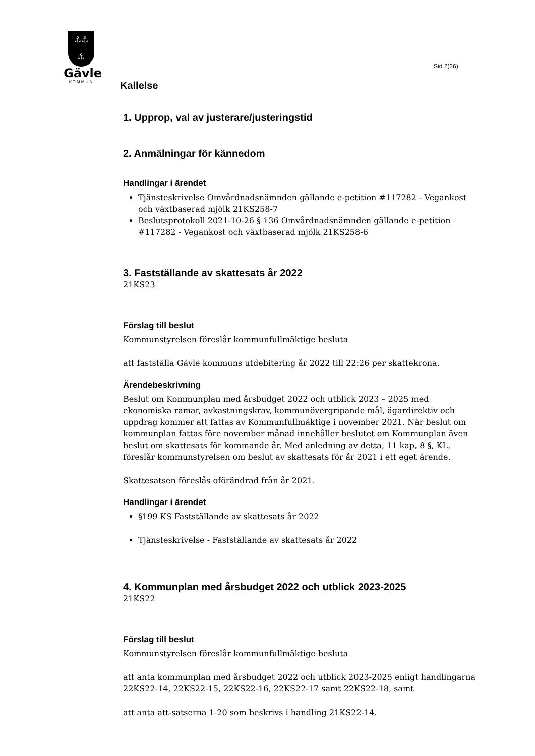⚓⚓
⚓
Gävle
KOMMUN
Sid 2(26)
Kallelse
1. Upprop, val av justerare/justeringstid
2. Anmälningar för kännedom
Handlingar i ärendet
Tjänsteskrivelse Omvårdnadsnämnden gällande e-petition #117282 - Vegankost och växtbaserad mjölk 21KS258-7
Beslutsprotokoll 2021-10-26 § 136 Omvårdnadsnämnden gällande e-petition #117282 - Vegankost och växtbaserad mjölk 21KS258-6
3. Fastställande av skattesats år 2022
21KS23
Förslag till beslut
Kommunstyrelsen föreslår kommunfullmäktige besluta
att fastställa Gävle kommuns utdebitering år 2022 till 22:26 per skattekrona.
Ärendebeskrivning
Beslut om Kommunplan med årsbudget 2022 och utblick 2023 – 2025 med ekonomiska ramar, avkastningskrav, kommunövergripande mål, ägardirektiv och uppdrag kommer att fattas av Kommunfullmäktige i november 2021. När beslut om kommunplan fattas före november månad innehåller beslutet om Kommunplan även beslut om skattesats för kommande år. Med anledning av detta, 11 kap, 8 §, KL, föreslår kommunstyrelsen om beslut av skattesats för år 2021 i ett eget ärende.
Skattesatsen föreslås oförändrad från år 2021.
Handlingar i ärendet
§199 KS Fastställande av skattesats år 2022
Tjänsteskrivelse - Fastställande av skattesats år 2022
4. Kommunplan med årsbudget 2022 och utblick 2023-2025
21KS22
Förslag till beslut
Kommunstyrelsen föreslår kommunfullmäktige besluta
att anta kommunplan med årsbudget 2022 och utblick 2023-2025 enligt handlingarna 22KS22-14, 22KS22-15, 22KS22-16, 22KS22-17 samt 22KS22-18, samt
att anta att-satserna 1-20 som beskrivs i handling 21KS22-14.